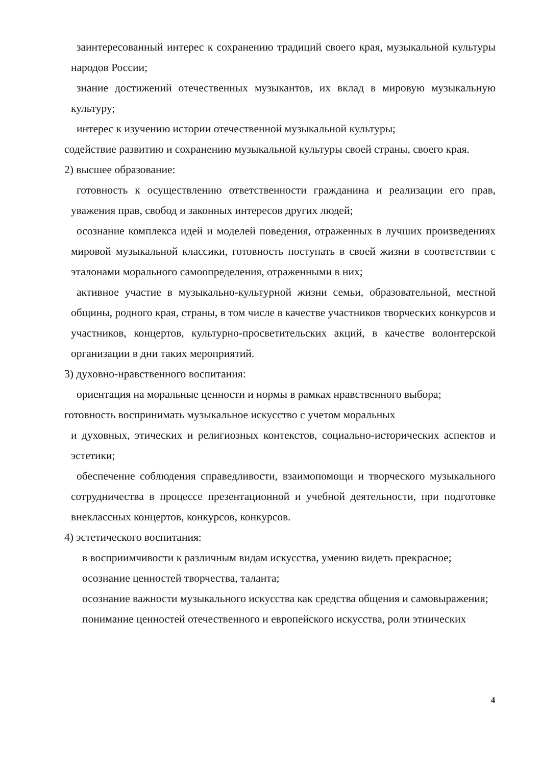заинтересованный интерес к сохранению традиций своего края, музыкальной культуры народов России;
знание достижений отечественных музыкантов, их вклад в мировую музыкальную культуру;
интерес к изучению истории отечественной музыкальной культуры;
содействие развитию и сохранению музыкальной культуры своей страны, своего края.
2) высшее образование:
готовность к осуществлению ответственности гражданина и реализации его прав, уважения прав, свобод и законных интересов других людей;
осознание комплекса идей и моделей поведения, отраженных в лучших произведениях мировой музыкальной классики, готовность поступать в своей жизни в соответствии с эталонами морального самоопределения, отраженными в них;
активное участие в музыкально-культурной жизни семьи, образовательной, местной общины, родного края, страны, в том числе в качестве участников творческих конкурсов и участников, концертов, культурно-просветительских акций, в качестве волонтерской организации в дни таких мероприятий.
3) духовно-нравственного воспитания:
ориентация на моральные ценности и нормы в рамках нравственного выбора;
готовность воспринимать музыкальное искусство с учетом моральных
и духовных, этических и религиозных контекстов, социально-исторических аспектов и эстетики;
обеспечение соблюдения справедливости, взаимопомощи и творческого музыкального сотрудничества в процессе презентационной и учебной деятельности, при подготовке внеклассных концертов, конкурсов, конкурсов.
4) эстетического воспитания:
в восприимчивости к различным видам искусства, умению видеть прекрасное;
осознание ценностей творчества, таланта;
осознание важности музыкального искусства как средства общения и самовыражения;
понимание ценностей отечественного и европейского искусства, роли этнических
4